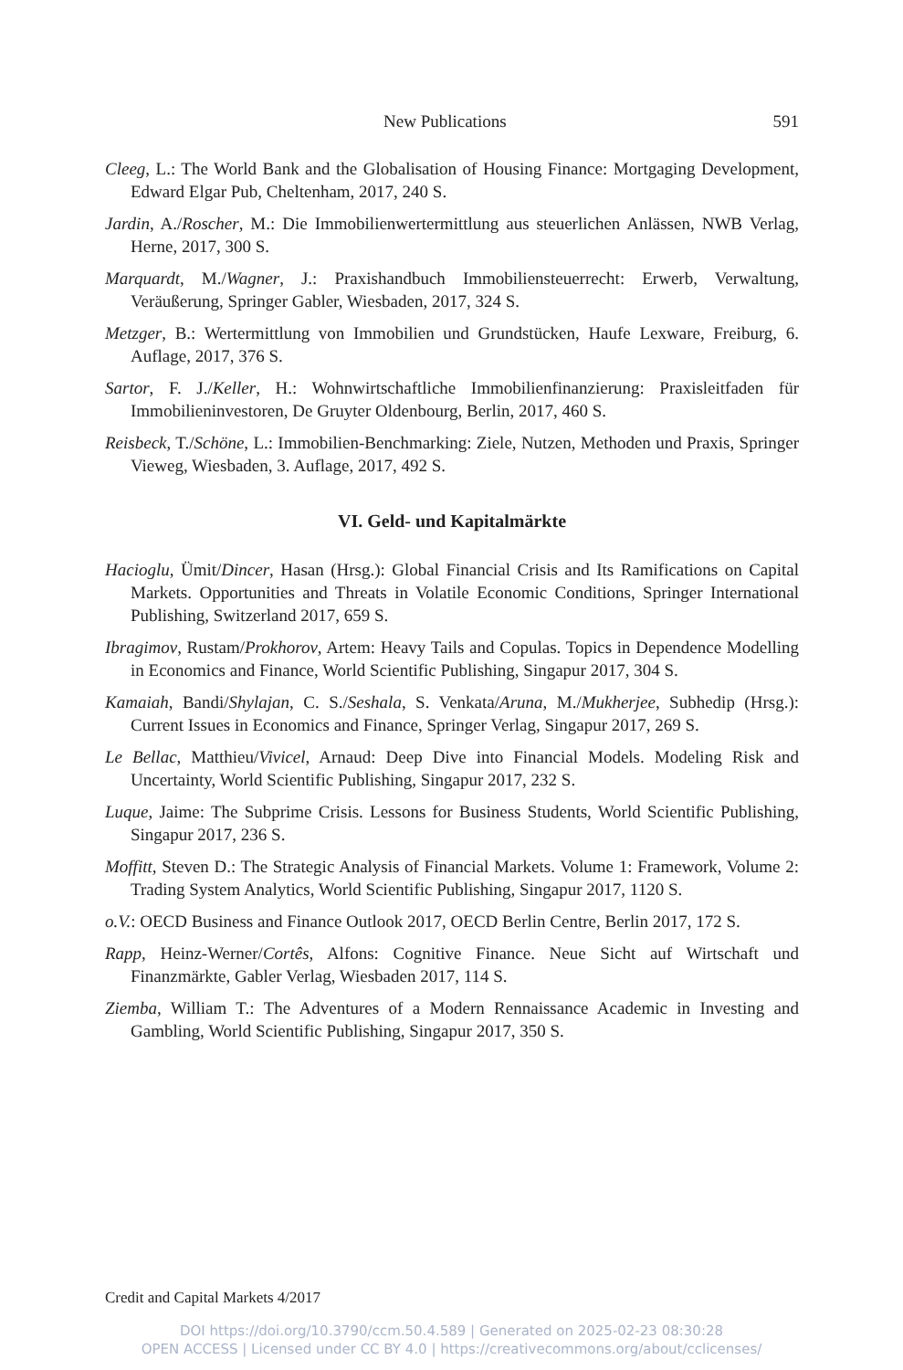New Publications 591
Cleeg, L.: The World Bank and the Globalisation of Housing Finance: Mortgaging Development, Edward Elgar Pub, Cheltenham, 2017, 240 S.
Jardin, A./Roscher, M.: Die Immobilienwertermittlung aus steuerlichen Anlässen, NWB Verlag, Herne, 2017, 300 S.
Marquardt, M./Wagner, J.: Praxishandbuch Immobiliensteuerrecht: Erwerb, Verwaltung, Veräußerung, Springer Gabler, Wiesbaden, 2017, 324 S.
Metzger, B.: Wertermittlung von Immobilien und Grundstücken, Haufe Lexware, Freiburg, 6. Auflage, 2017, 376 S.
Sartor, F. J./Keller, H.: Wohnwirtschaftliche Immobilienfinanzierung: Praxisleitfaden für Immobilieninvestoren, De Gruyter Oldenbourg, Berlin, 2017, 460 S.
Reisbeck, T./Schöne, L.: Immobilien-Benchmarking: Ziele, Nutzen, Methoden und Praxis, Springer Vieweg, Wiesbaden, 3. Auflage, 2017, 492 S.
VI. Geld- und Kapitalmärkte
Hacioglu, Ümit/Dincer, Hasan (Hrsg.): Global Financial Crisis and Its Ramifications on Capital Markets. Opportunities and Threats in Volatile Economic Conditions, Springer International Publishing, Switzerland 2017, 659 S.
Ibragimov, Rustam/Prokhorov, Artem: Heavy Tails and Copulas. Topics in Dependence Modelling in Economics and Finance, World Scientific Publishing, Singapur 2017, 304 S.
Kamaiah, Bandi/Shylajan, C. S./Seshala, S. Venkata/Aruna, M./Mukherjee, Subhedip (Hrsg.): Current Issues in Economics and Finance, Springer Verlag, Singapur 2017, 269 S.
Le Bellac, Matthieu/Vivicel, Arnaud: Deep Dive into Financial Models. Modeling Risk and Uncertainty, World Scientific Publishing, Singapur 2017, 232 S.
Luque, Jaime: The Subprime Crisis. Lessons for Business Students, World Scientific Publishing, Singapur 2017, 236 S.
Moffitt, Steven D.: The Strategic Analysis of Financial Markets. Volume 1: Framework, Volume 2: Trading System Analytics, World Scientific Publishing, Singapur 2017, 1120 S.
o.V.: OECD Business and Finance Outlook 2017, OECD Berlin Centre, Berlin 2017, 172 S.
Rapp, Heinz-Werner/Cortês, Alfons: Cognitive Finance. Neue Sicht auf Wirtschaft und Finanzmärkte, Gabler Verlag, Wiesbaden 2017, 114 S.
Ziemba, William T.: The Adventures of a Modern Rennaissance Academic in Investing and Gambling, World Scientific Publishing, Singapur 2017, 350 S.
Credit and Capital Markets 4/2017
DOI https://doi.org/10.3790/ccm.50.4.589 | Generated on 2025-02-23 08:30:28
OPEN ACCESS | Licensed under CC BY 4.0 | https://creativecommons.org/about/cclicenses/